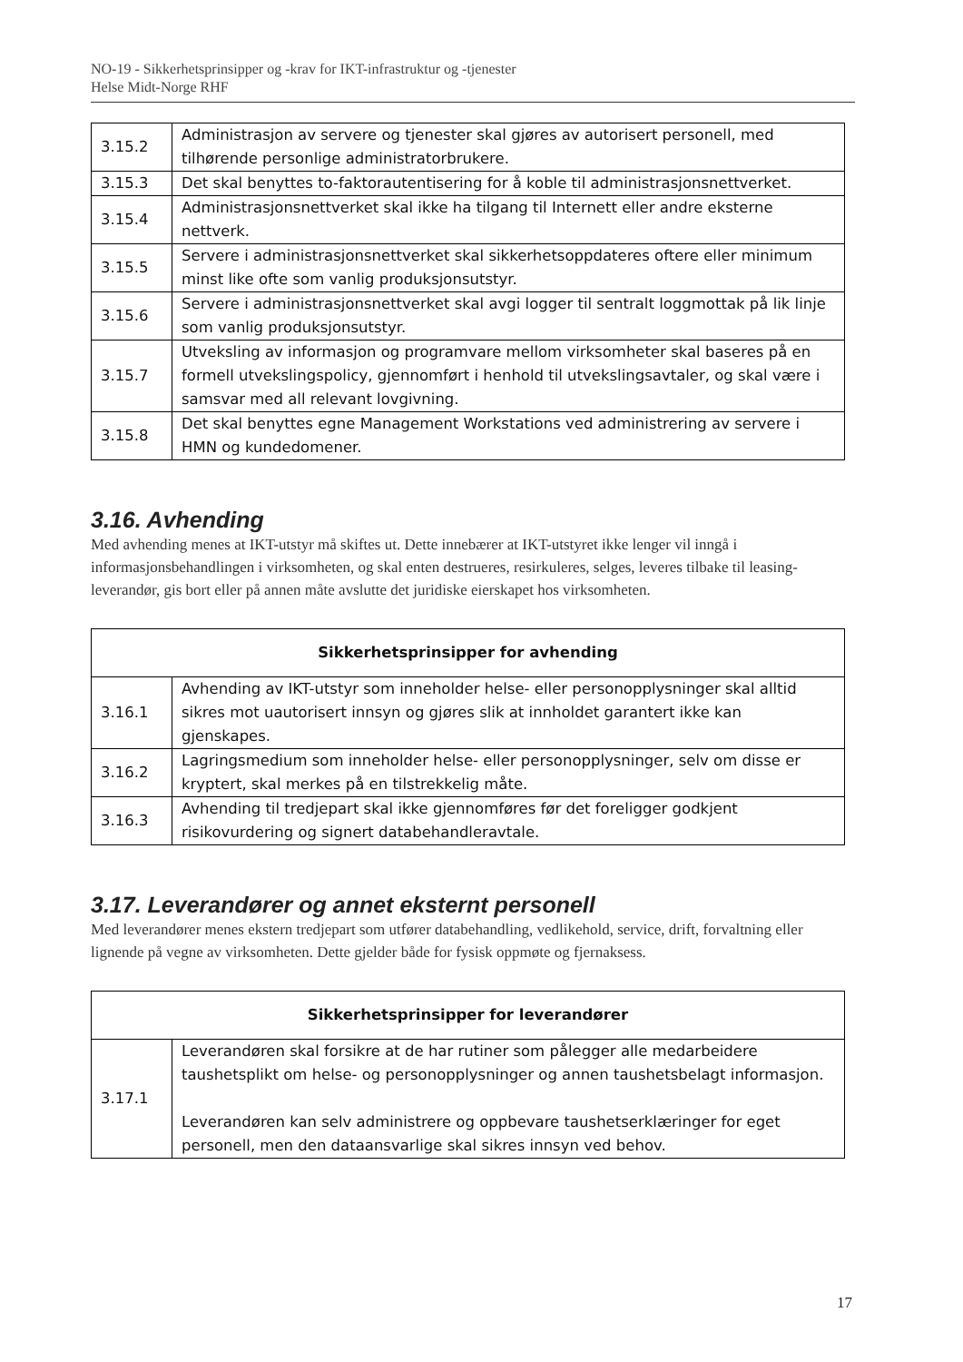NO-19 - Sikkerhetsprinsipper og -krav for IKT-infrastruktur og -tjenester
Helse Midt-Norge RHF
| 3.15.2 | Administrasjon av servere og tjenester skal gjøres av autorisert personell, med tilhørende personlige administratorbrukere. |
| 3.15.3 | Det skal benyttes to-faktorautentisering for å koble til administrasjonsnettverket. |
| 3.15.4 | Administrasjonsnettverket skal ikke ha tilgang til Internett eller andre eksterne nettverk. |
| 3.15.5 | Servere i administrasjonsnettverket skal sikkerhetsoppdateres oftere eller minimum minst like ofte som vanlig produksjonsutstyr. |
| 3.15.6 | Servere i administrasjonsnettverket skal avgi logger til sentralt loggmottak på lik linje som vanlig produksjonsutstyr. |
| 3.15.7 | Utveksling av informasjon og programvare mellom virksomheter skal baseres på en formell utvekslingspolicy, gjennomført i henhold til utvekslingsavtaler, og skal være i samsvar med all relevant lovgivning. |
| 3.15.8 | Det skal benyttes egne Management Workstations ved administrering av servere i HMN og kundedomener. |
3.16. Avhending
Med avhending menes at IKT-utstyr må skiftes ut. Dette innebærer at IKT-utstyret ikke lenger vil inngå i informasjonsbehandlingen i virksomheten, og skal enten destrueres, resirkuleres, selges, leveres tilbake til leasing-leverandør, gis bort eller på annen måte avslutte det juridiske eierskapet hos virksomheten.
| Sikkerhetsprinsipper for avhending | |
| --- | --- |
| 3.16.1 | Avhending av IKT-utstyr som inneholder helse- eller personopplysninger skal alltid sikres mot uautorisert innsyn og gjøres slik at innholdet garantert ikke kan gjenskapes. |
| 3.16.2 | Lagringsmedium som inneholder helse- eller personopplysninger, selv om disse er kryptert, skal merkes på en tilstrekkelig måte. |
| 3.16.3 | Avhending til tredjepart skal ikke gjennomføres før det foreligger godkjent risikovurdering og signert databehandleravtale. |
3.17. Leverandører og annet eksternt personell
Med leverandører menes ekstern tredjepart som utfører databehandling, vedlikehold, service, drift, forvaltning eller lignende på vegne av virksomheten. Dette gjelder både for fysisk oppmøte og fjernaksess.
| Sikkerhetsprinsipper for leverandører | |
| --- | --- |
| 3.17.1 | Leverandøren skal forsikre at de har rutiner som pålegger alle medarbeidere taushetsplikt om helse- og personopplysninger og annen taushetsbelagt informasjon. Leverandøren kan selv administrere og oppbevare taushetserklæringer for eget personell, men den dataansvarlige skal sikres innsyn ved behov. |
17